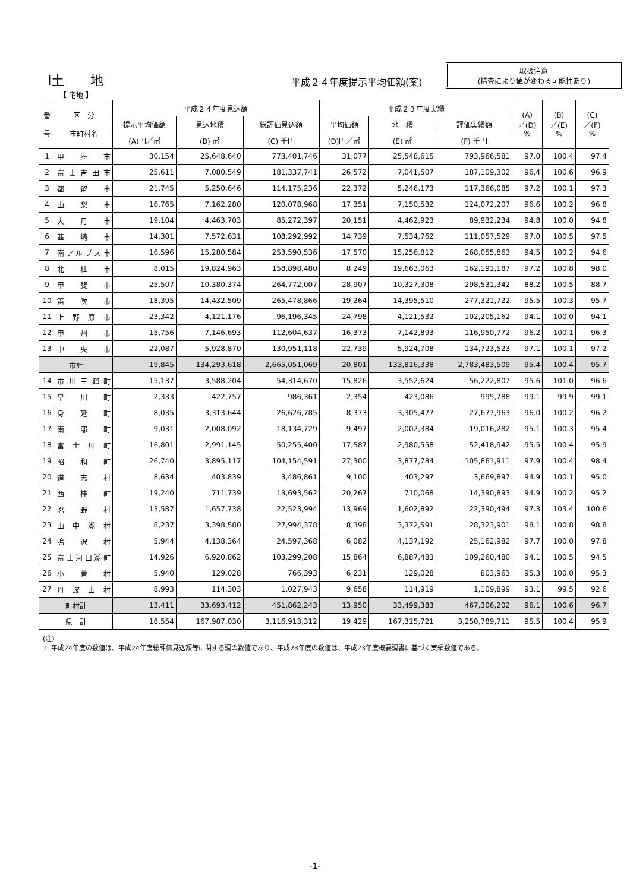Ⅰ土　　地
平成２４年度提示平均価額(案)
取扱注意
(精査により値が変わる可能性あり)
【 宅地 】
| 番 号 | 区 分 市町村名 | 平成２４年度見込額 | | | 平成２３年度実績 | | | (A) ／(D) % | (B) ／(E) % | (C) ／(F) % |
| --- | --- | --- | --- | --- | --- | --- | --- | --- | --- | --- |
| | | 提示平均価額 | 見込地積 | 総評価見込額 | 平均価額 | 地 積 | 評価実績額 | | | |
| | | (A)円／㎡ | (B) ㎡ | (C) 千円 | (D)円／㎡ | (E) ㎡ | (F) 千円 | | | |
| 1 | 甲府市 | 30,154 | 25,648,640 | 773,401,746 | 31,077 | 25,548,615 | 793,966,581 | 97.0 | 100.4 | 97.4 |
| 2 | 富士吉田市 | 25,611 | 7,080,549 | 181,337,741 | 26,572 | 7,041,507 | 187,109,302 | 96.4 | 100.6 | 96.9 |
| 3 | 都留市 | 21,745 | 5,250,646 | 114,175,236 | 22,372 | 5,246,173 | 117,366,085 | 97.2 | 100.1 | 97.3 |
| 4 | 山梨市 | 16,765 | 7,162,280 | 120,078,968 | 17,351 | 7,150,532 | 124,072,207 | 96.6 | 100.2 | 96.8 |
| 5 | 大月市 | 19,104 | 4,463,703 | 85,272,397 | 20,151 | 4,462,923 | 89,932,234 | 94.8 | 100.0 | 94.8 |
| 6 | 韮崎市 | 14,301 | 7,572,631 | 108,292,992 | 14,739 | 7,534,762 | 111,057,529 | 97.0 | 100.5 | 97.5 |
| 7 | 南アルプス市 | 16,596 | 15,280,584 | 253,590,536 | 17,570 | 15,256,812 | 268,055,863 | 94.5 | 100.2 | 94.6 |
| 8 | 北杜市 | 8,015 | 19,824,963 | 158,898,480 | 8,249 | 19,663,063 | 162,191,187 | 97.2 | 100.8 | 98.0 |
| 9 | 甲斐市 | 25,507 | 10,380,374 | 264,772,007 | 28,907 | 10,327,308 | 298,531,342 | 88.2 | 100.5 | 88.7 |
| 10 | 笛吹市 | 18,395 | 14,432,509 | 265,478,866 | 19,264 | 14,395,510 | 277,321,722 | 95.5 | 100.3 | 95.7 |
| 11 | 上野原市 | 23,342 | 4,121,176 | 96,196,345 | 24,798 | 4,121,532 | 102,205,162 | 94.1 | 100.0 | 94.1 |
| 12 | 甲州市 | 15,756 | 7,146,693 | 112,604,637 | 16,373 | 7,142,893 | 116,950,772 | 96.2 | 100.1 | 96.3 |
| 13 | 中央市 | 22,087 | 5,928,870 | 130,951,118 | 22,739 | 5,924,708 | 134,723,523 | 97.1 | 100.1 | 97.2 |
| 市計 | | 19,845 | 134,293,618 | 2,665,051,069 | 20,801 | 133,816,338 | 2,783,483,509 | 95.4 | 100.4 | 95.7 |
| 14 | 市川三郷町 | 15,137 | 3,588,204 | 54,314,670 | 15,826 | 3,552,624 | 56,222,807 | 95.6 | 101.0 | 96.6 |
| 15 | 早川町 | 2,333 | 422,757 | 986,361 | 2,354 | 423,086 | 995,788 | 99.1 | 99.9 | 99.1 |
| 16 | 身延町 | 8,035 | 3,313,644 | 26,626,785 | 8,373 | 3,305,477 | 27,677,963 | 96.0 | 100.2 | 96.2 |
| 17 | 南部町 | 9,031 | 2,008,092 | 18,134,729 | 9,497 | 2,002,384 | 19,016,282 | 95.1 | 100.3 | 95.4 |
| 18 | 富士川町 | 16,801 | 2,991,145 | 50,255,400 | 17,587 | 2,980,558 | 52,418,942 | 95.5 | 100.4 | 95.9 |
| 19 | 昭和町 | 26,740 | 3,895,117 | 104,154,591 | 27,300 | 3,877,784 | 105,861,911 | 97.9 | 100.4 | 98.4 |
| 20 | 道志村 | 8,634 | 403,839 | 3,486,861 | 9,100 | 403,297 | 3,669,897 | 94.9 | 100.1 | 95.0 |
| 21 | 西桂町 | 19,240 | 711,739 | 13,693,562 | 20,267 | 710,068 | 14,390,893 | 94.9 | 100.2 | 95.2 |
| 22 | 忍野村 | 13,587 | 1,657,738 | 22,523,994 | 13,969 | 1,602,892 | 22,390,494 | 97.3 | 103.4 | 100.6 |
| 23 | 山中湖村 | 8,237 | 3,398,580 | 27,994,378 | 8,398 | 3,372,591 | 28,323,901 | 98.1 | 100.8 | 98.8 |
| 24 | 鳴沢村 | 5,944 | 4,138,364 | 24,597,368 | 6,082 | 4,137,192 | 25,162,982 | 97.7 | 100.0 | 97.8 |
| 25 | 富士河口湖町 | 14,926 | 6,920,862 | 103,299,208 | 15,864 | 6,887,483 | 109,260,480 | 94.1 | 100.5 | 94.5 |
| 26 | 小菅村 | 5,940 | 129,028 | 766,393 | 6,231 | 129,028 | 803,963 | 95.3 | 100.0 | 95.3 |
| 27 | 丹波山村 | 8,993 | 114,303 | 1,027,943 | 9,658 | 114,919 | 1,109,899 | 93.1 | 99.5 | 92.6 |
| 町村計 | | 13,411 | 33,693,412 | 451,862,243 | 13,950 | 33,499,383 | 467,306,202 | 96.1 | 100.6 | 96.7 |
| 県 計 | | 18,554 | 167,987,030 | 3,116,913,312 | 19,429 | 167,315,721 | 3,250,789,711 | 95.5 | 100.4 | 95.9 |
(注)
1. 平成24年度の数値は、平成24年度総評価見込額等に関する調の数値であり、平成23年度の数値は、平成23年度概要調書に基づく実績数値である。
-1-